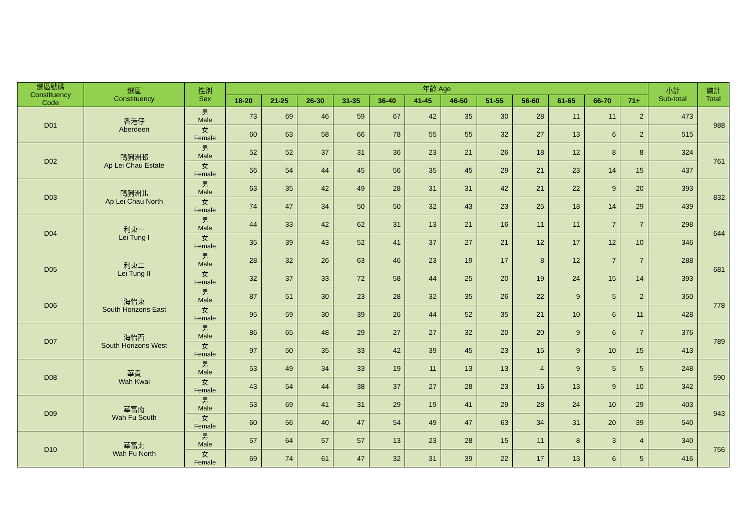| 選區號碼 Constituency Code | 選區 Constituency | 性別 Sex | 年齡 Age | | | | | | | | | | | | 小計 Sub-total | 總計 Total |
| --- | --- | --- | --- | --- | --- | --- | --- | --- | --- | --- | --- | --- | --- | --- | --- | --- |
| | | | 18-20 | 21-25 | 26-30 | 31-35 | 36-40 | 41-45 | 46-50 | 51-55 | 56-60 | 61-65 | 66-70 | 71+ | | |
| D01 | 香港仔 Aberdeen | 男 Male | 73 | 69 | 46 | 59 | 67 | 42 | 35 | 30 | 28 | 11 | 11 | 2 | 473 | 988 |
| | | 女 Female | 60 | 63 | 58 | 66 | 78 | 55 | 55 | 32 | 27 | 13 | 6 | 2 | 515 | |
| D02 | 鴨脷洲邨 Ap Lei Chau Estate | 男 Male | 52 | 52 | 37 | 31 | 36 | 23 | 21 | 26 | 18 | 12 | 8 | 8 | 324 | 761 |
| | | 女 Female | 56 | 54 | 44 | 45 | 56 | 35 | 45 | 29 | 21 | 23 | 14 | 15 | 437 | |
| D03 | 鴨脷洲北 Ap Lei Chau North | 男 Male | 63 | 35 | 42 | 49 | 28 | 31 | 31 | 42 | 21 | 22 | 9 | 20 | 393 | 832 |
| | | 女 Female | 74 | 47 | 34 | 50 | 50 | 32 | 43 | 23 | 25 | 18 | 14 | 29 | 439 | |
| D04 | 利東一 Lei Tung I | 男 Male | 44 | 33 | 42 | 62 | 31 | 13 | 21 | 16 | 11 | 11 | 7 | 7 | 298 | 644 |
| | | 女 Female | 35 | 39 | 43 | 52 | 41 | 37 | 27 | 21 | 12 | 17 | 12 | 10 | 346 | |
| D05 | 利東二 Lei Tung II | 男 Male | 28 | 32 | 26 | 63 | 46 | 23 | 19 | 17 | 8 | 12 | 7 | 7 | 288 | 681 |
| | | 女 Female | 32 | 37 | 33 | 72 | 58 | 44 | 25 | 20 | 19 | 24 | 15 | 14 | 393 | |
| D06 | 海怡東 South Horizons East | 男 Male | 87 | 51 | 30 | 23 | 28 | 32 | 35 | 26 | 22 | 9 | 5 | 2 | 350 | 778 |
| | | 女 Female | 95 | 59 | 30 | 39 | 26 | 44 | 52 | 35 | 21 | 10 | 6 | 11 | 428 | |
| D07 | 海怡西 South Horizons West | 男 Male | 86 | 65 | 48 | 29 | 27 | 27 | 32 | 20 | 20 | 9 | 6 | 7 | 376 | 789 |
| | | 女 Female | 97 | 50 | 35 | 33 | 42 | 39 | 45 | 23 | 15 | 9 | 10 | 15 | 413 | |
| D08 | 華貴 Wah Kwai | 男 Male | 53 | 49 | 34 | 33 | 19 | 11 | 13 | 13 | 4 | 9 | 5 | 5 | 248 | 590 |
| | | 女 Female | 43 | 54 | 44 | 38 | 37 | 27 | 28 | 23 | 16 | 13 | 9 | 10 | 342 | |
| D09 | 華富南 Wah Fu South | 男 Male | 53 | 69 | 41 | 31 | 29 | 19 | 41 | 29 | 28 | 24 | 10 | 29 | 403 | 943 |
| | | 女 Female | 60 | 56 | 40 | 47 | 54 | 49 | 47 | 63 | 34 | 31 | 20 | 39 | 540 | |
| D10 | 華富北 Wah Fu North | 男 Male | 57 | 64 | 57 | 57 | 13 | 23 | 28 | 15 | 11 | 8 | 3 | 4 | 340 | 756 |
| | | 女 Female | 69 | 74 | 61 | 47 | 32 | 31 | 39 | 22 | 17 | 13 | 6 | 5 | 416 | |